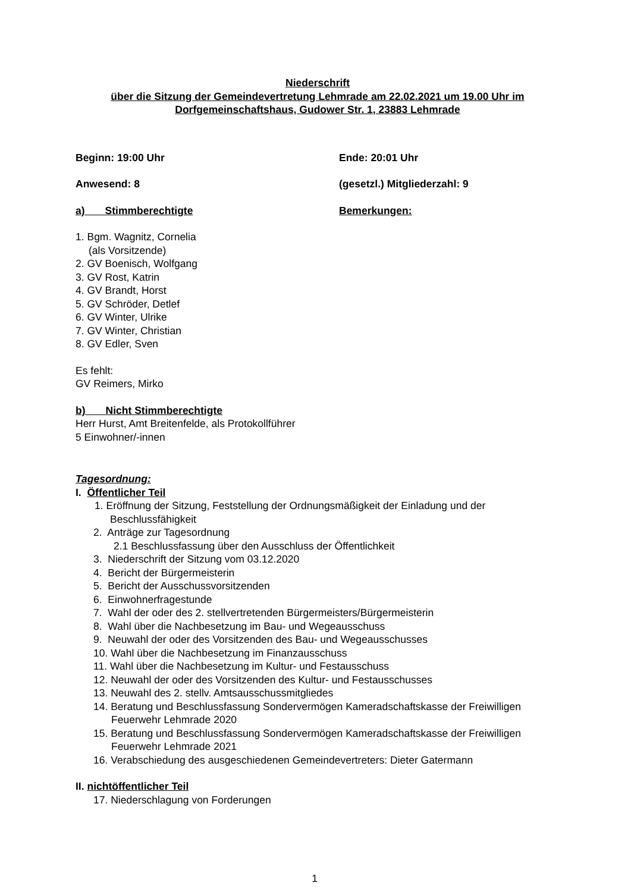Niederschrift
über die Sitzung der Gemeindevertretung Lehmrade am 22.02.2021 um 19.00 Uhr im
Dorfgemeinschaftshaus, Gudower Str. 1, 23883 Lehmrade
Beginn: 19:00 Uhr Ende: 20:01 Uhr
Anwesend: 8 (gesetzl.) Mitgliederzahl: 9
a) Stimmberechtigte Bemerkungen:
1. Bgm. Wagnitz, Cornelia
(als Vorsitzende)
2. GV Boenisch, Wolfgang
3. GV Rost, Katrin
4. GV Brandt, Horst
5. GV Schröder, Detlef
6. GV Winter, Ulrike
7. GV Winter, Christian
8. GV Edler, Sven
Es fehlt:
GV Reimers, Mirko
b) Nicht Stimmberechtigte
Herr Hurst, Amt Breitenfelde, als Protokollführer
5 Einwohner/-innen
Tagesordnung:
I. Öffentlicher Teil
1. Eröffnung der Sitzung, Feststellung der Ordnungsmäßigkeit der Einladung und der Beschlussfähigkeit
2. Anträge zur Tagesordnung
2.1 Beschlussfassung über den Ausschluss der Öffentlichkeit
3. Niederschrift der Sitzung vom 03.12.2020
4. Bericht der Bürgermeisterin
5. Bericht der Ausschussvorsitzenden
6. Einwohnerfragestunde
7. Wahl der oder des 2. stellvertretenden Bürgermeisters/Bürgermeisterin
8. Wahl über die Nachbesetzung im Bau- und Wegeausschuss
9. Neuwahl der oder des Vorsitzenden des Bau- und Wegeausschusses
10. Wahl über die Nachbesetzung im Finanzausschuss
11. Wahl über die Nachbesetzung im Kultur- und Festausschuss
12. Neuwahl der oder des Vorsitzenden des Kultur- und Festausschusses
13. Neuwahl des 2. stellv. Amtsausschussmitgliedes
14. Beratung und Beschlussfassung Sondervermögen Kameradschaftskasse der Freiwilligen Feuerwehr Lehmrade 2020
15. Beratung und Beschlussfassung Sondervermögen Kameradschaftskasse der Freiwilligen Feuerwehr Lehmrade 2021
16. Verabschiedung des ausgeschiedenen Gemeindevertreters: Dieter Gatermann
II. nichtöffentlicher Teil
17. Niederschlagung von Forderungen
1